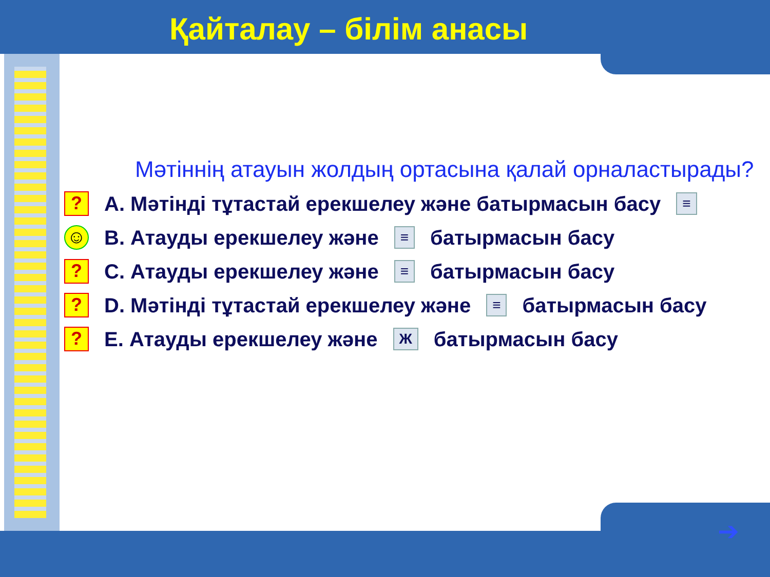Қайталау – білім анасы
Мәтіннің атауын жолдың ортасына қалай орналастырады?
? A. Мәтінді тұтастай ерекшелеу және батырмасын басу ≡
☺ B. Атауды ерекшелеу және ≡ батырмасын басу
? C. Атауды ерекшелеу және ≡ батырмасын басу
? D. Мәтінді тұтастай ерекшелеу және ≡ батырмасын басу
? E. Атауды ерекшелеу және Ж батырмасын басу
➔